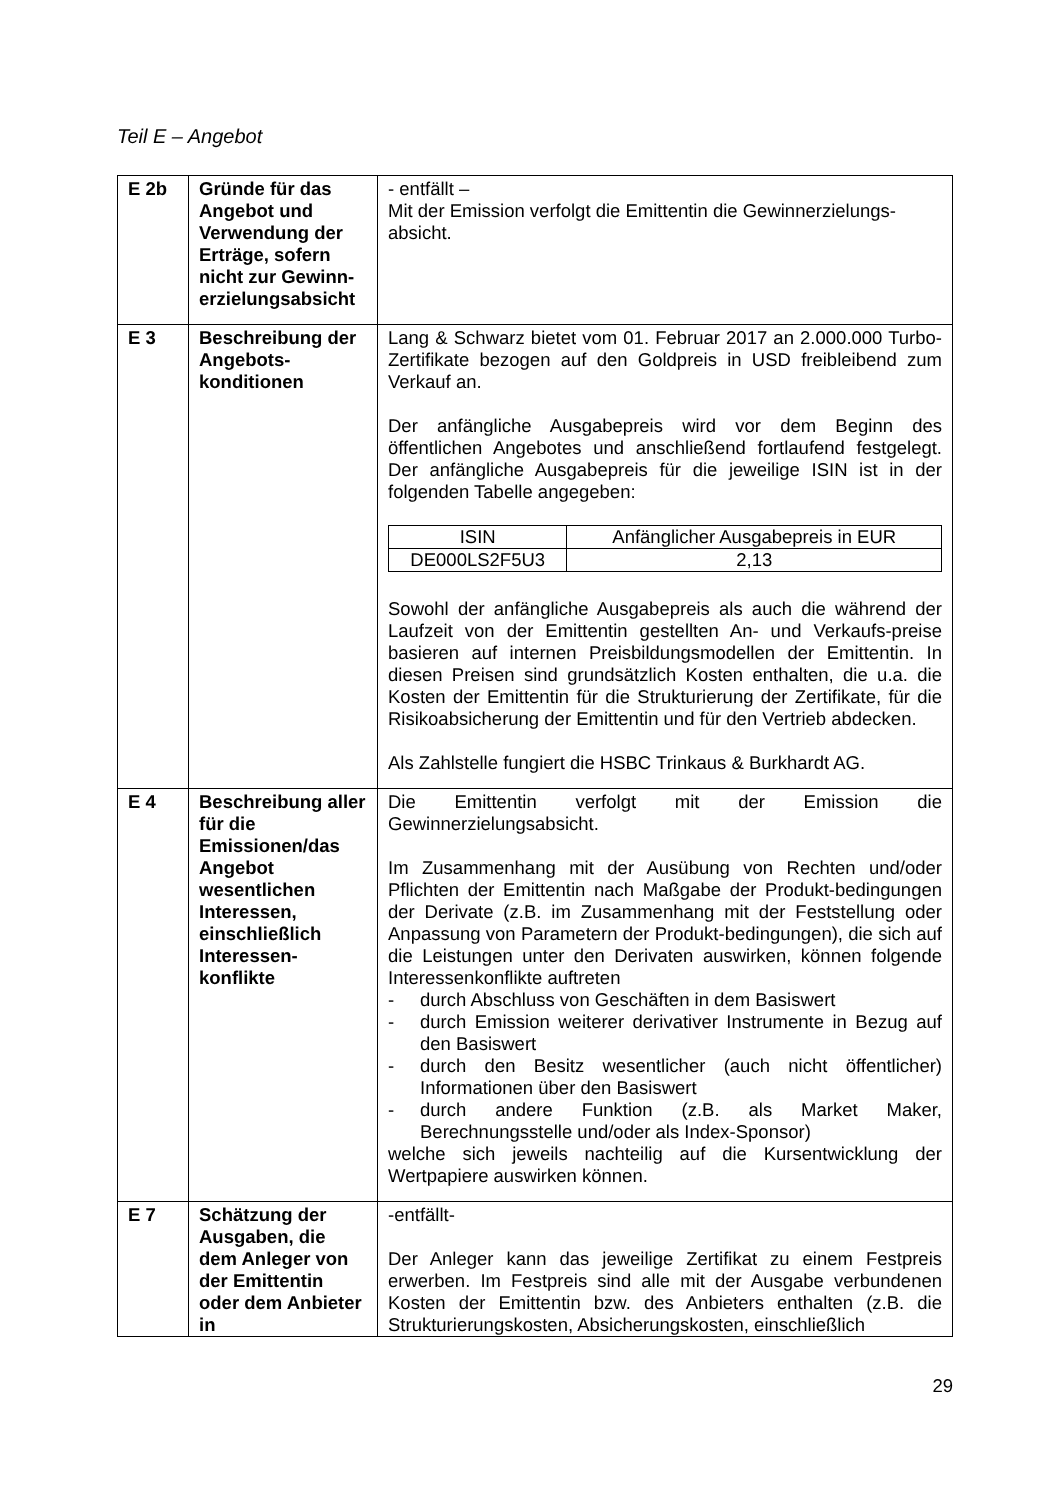Teil E – Angebot
| E 2b | Gründe für das Angebot und Verwendung der Erträge, sofern nicht zur Gewinn-erzielungsabsicht | - entfällt – Mit der Emission verfolgt die Emittentin die Gewinnerzielungs-absicht. |
| E 3 | Beschreibung der Angebots-konditionen | Lang & Schwarz bietet vom 01. Februar 2017 an 2.000.000 Turbo-Zertifikate bezogen auf den Goldpreis in USD freibleibend zum Verkauf an. Der anfängliche Ausgabepreis wird vor dem Beginn des öffentlichen Angebotes und anschließend fortlaufend festgelegt. Der anfängliche Ausgabepreis für die jeweilige ISIN ist in der folgenden Tabelle angegeben: / ISIN / Anfänglicher Ausgabepreis in EUR / / --- / --- / / DE000LS2F5U3 / 2,13 / Sowohl der anfängliche Ausgabepreis als auch die während der Laufzeit von der Emittentin gestellten An- und Verkaufs-preise basieren auf internen Preisbildungsmodellen der Emittentin. In diesen Preisen sind grundsätzlich Kosten enthalten, die u.a. die Kosten der Emittentin für die Strukturierung der Zertifikate, für die Risikoabsicherung der Emittentin und für den Vertrieb abdecken. Als Zahlstelle fungiert die HSBC Trinkaus & Burkhardt AG. |
| E 4 | Beschreibung aller für die Emissionen/das Angebot wesentlichen Interessen, einschließlich Interessen-konflikte | Die Emittentin verfolgt mit der Emission die Gewinnerzielungsabsicht. Im Zusammenhang mit der Ausübung von Rechten und/oder Pflichten der Emittentin nach Maßgabe der Produkt-bedingungen der Derivate (z.B. im Zusammenhang mit der Feststellung oder Anpassung von Parametern der Produkt-bedingungen), die sich auf die Leistungen unter den Derivaten auswirken, können folgende Interessenkonflikte auftreten - durch Abschluss von Geschäften in dem Basiswert - durch Emission weiterer derivativer Instrumente in Bezug auf den Basiswert - durch den Besitz wesentlicher (auch nicht öffentlicher) Informationen über den Basiswert - durch andere Funktion (z.B. als Market Maker, Berechnungsstelle und/oder als Index-Sponsor) welche sich jeweils nachteilig auf die Kursentwicklung der Wertpapiere auswirken können. |
| E 7 | Schätzung der Ausgaben, die dem Anleger von der Emittentin oder dem Anbieter in | -entfällt- Der Anleger kann das jeweilige Zertifikat zu einem Festpreis erwerben. Im Festpreis sind alle mit der Ausgabe verbundenen Kosten der Emittentin bzw. des Anbieters enthalten (z.B. die Strukturierungskosten, Absicherungskosten, einschließlich |
29